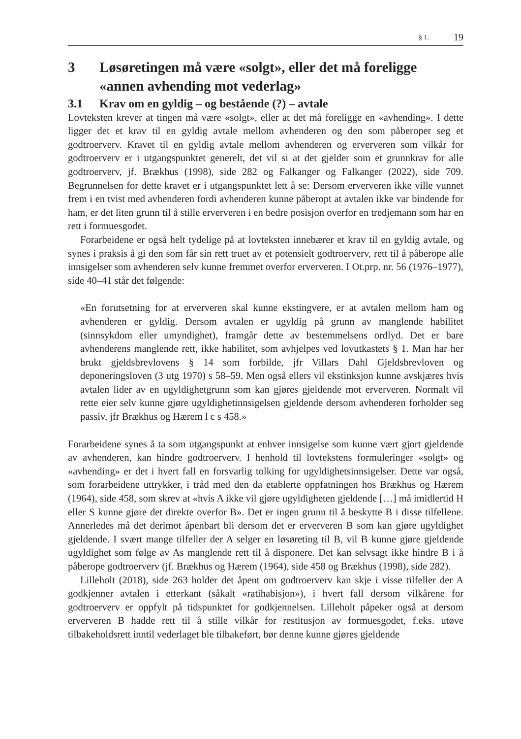§ 1. 19
3 Løsøretingen må være «solgt», eller det må foreligge «annen avhending mot vederlag»
3.1 Krav om en gyldig – og bestående (?) – avtale
Lovteksten krever at tingen må være «solgt», eller at det må foreligge en «avhending». I dette ligger det et krav til en gyldig avtale mellom avhenderen og den som påberoper seg et godtroerverv. Kravet til en gyldig avtale mellom avhenderen og erververen som vilkår for godtroerverv er i utgangspunktet generelt, det vil si at det gjelder som et grunnkrav for alle godtroerverv, jf. Brækhus (1998), side 282 og Falkanger og Falkanger (2022), side 709. Begrunnelsen for dette kravet er i utgangspunktet lett å se: Dersom erververen ikke ville vunnet frem i en tvist med avhenderen fordi avhenderen kunne påberopt at avtalen ikke var bindende for ham, er det liten grunn til å stille erververen i en bedre posisjon overfor en tredjemann som har en rett i formuesgodet.
Forarbeidene er også helt tydelige på at lovteksten innebærer et krav til en gyldig avtale, og synes i praksis å gi den som får sin rett truet av et potensielt godtroerverv, rett til å påberope alle innsigelser som avhenderen selv kunne fremmet overfor erververen. I Ot.prp. nr. 56 (1976–1977), side 40–41 står det følgende:
«En forutsetning for at erververen skal kunne ekstingvere, er at avtalen mellom ham og avhenderen er gyldig. Dersom avtalen er ugyldig på grunn av manglende habilitet (sinnsykdom eller umyndighet), framgår dette av bestemmelsens ordlyd. Det er bare avhenderens manglende rett, ikke habilitet, som avhjelpes ved lovutkastets § 1. Man har her brukt gjeldsbrevlovens § 14 som forbilde, jfr Villars Dahl Gjeldsbrevloven og deponeringsloven (3 utg 1970) s 58–59. Men også ellers vil ekstinksjon kunne avskjæres hvis avtalen lider av en ugyldighetgrunn som kan gjøres gjeldende mot erververen. Normalt vil rette eier selv kunne gjøre ugyldighetinnsigelsen gjeldende dersom avhenderen forholder seg passiv, jfr Brækhus og Hærem l c s 458.»
Forarbeidene synes å ta som utgangspunkt at enhver innsigelse som kunne vært gjort gjeldende av avhenderen, kan hindre godtroerverv. I henhold til lovtekstens formuleringer «solgt» og «avhending» er det i hvert fall en forsvarlig tolking for ugyldighetsinnsigelser. Dette var også, som forarbeidene uttrykker, i tråd med den da etablerte oppfatningen hos Brækhus og Hærem (1964), side 458, som skrev at «hvis A ikke vil gjøre ugyldigheten gjeldende […] må imidlertid H eller S kunne gjøre det direkte overfor B». Det er ingen grunn til å beskytte B i disse tilfellene. Annerledes må det derimot åpenbart bli dersom det er erververen B som kan gjøre ugyldighet gjeldende. I svært mange tilfeller der A selger en løsøreting til B, vil B kunne gjøre gjeldende ugyldighet som følge av As manglende rett til å disponere. Det kan selvsagt ikke hindre B i å påberope godtroerverv (jf. Brækhus og Hærem (1964), side 458 og Brækhus (1998), side 282).
Lilleholt (2018), side 263 holder det åpent om godtroerverv kan skje i visse tilfeller der A godkjenner avtalen i etterkant (såkalt «ratihabisjon»), i hvert fall dersom vilkårene for godtroerverv er oppfylt på tidspunktet for godkjennelsen. Lilleholt påpeker også at dersom erververen B hadde rett til å stille vilkår for restitusjon av formuesgodet, f.eks. utøve tilbakeholdsrett inntil vederlaget ble tilbakeført, bør denne kunne gjøres gjeldende